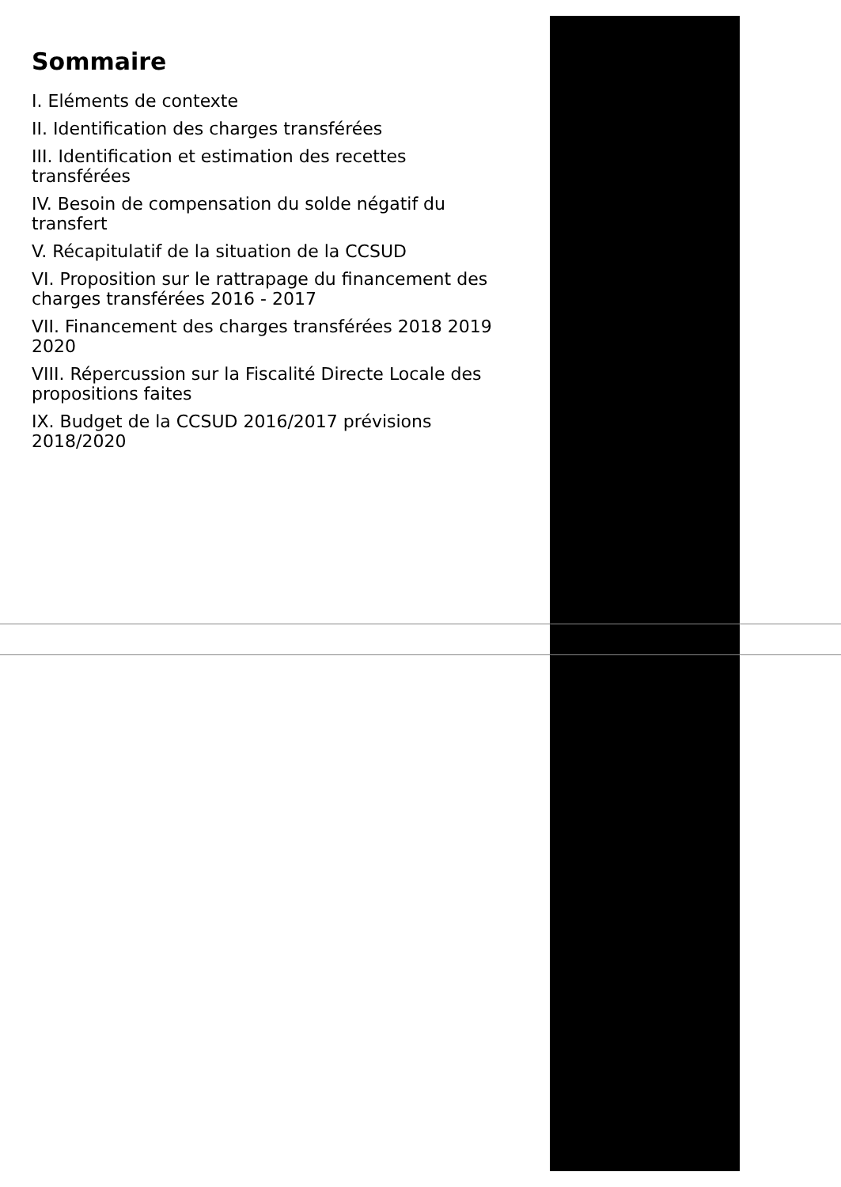Sommaire
I. Eléments de contexte
II. Identification des charges transférées
III. Identification et estimation des recettes transférées
IV. Besoin de compensation du solde négatif du transfert
V. Récapitulatif de la situation de la CCSUD
VI. Proposition sur le rattrapage du financement des charges transférées 2016 - 2017
VII. Financement des charges transférées 2018 2019 2020
VIII. Répercussion sur la Fiscalité Directe Locale des propositions faites
IX. Budget de la CCSUD 2016/2017 prévisions 2018/2020